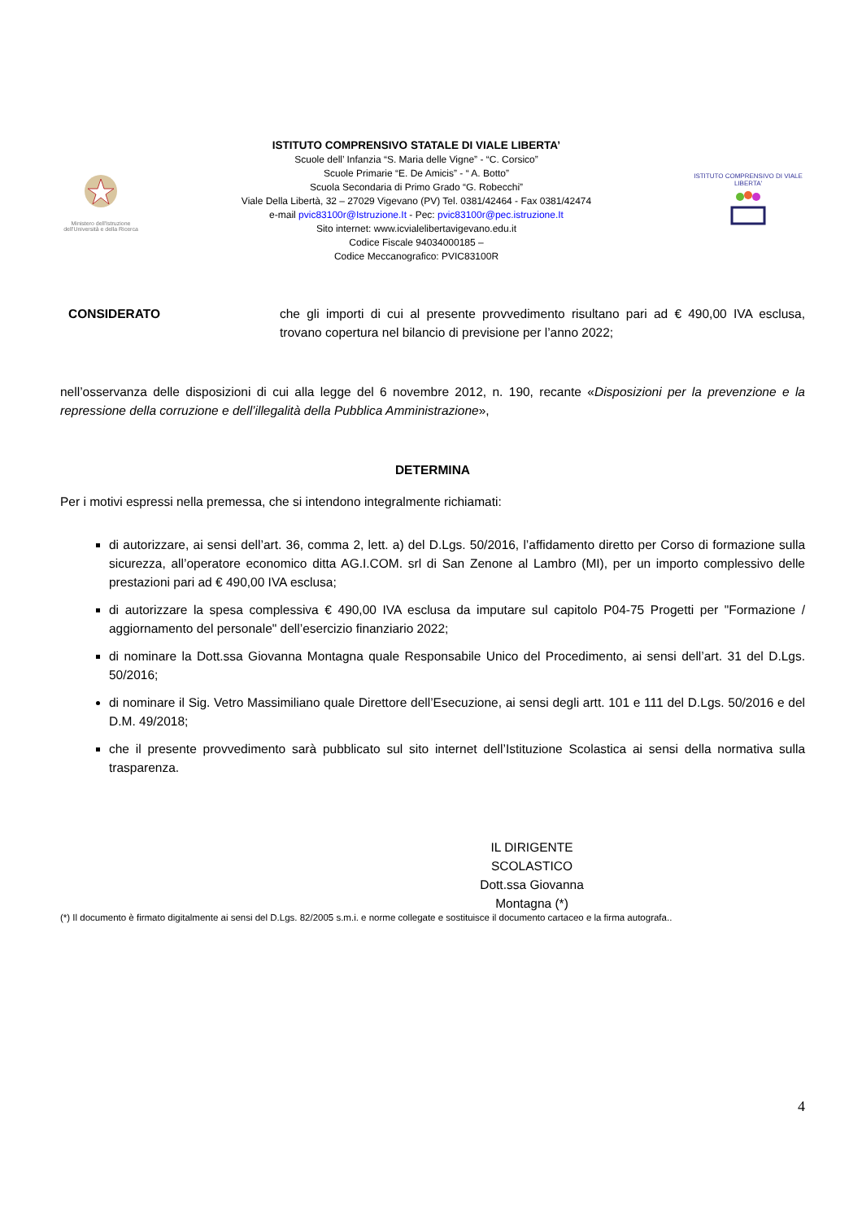Ministero dell'Istruzione dell'Università e della Ricerca
ISTITUTO COMPRENSIVO STATALE DI VIALE LIBERTA’
Scuole dell’ Infanzia “S. Maria delle Vigne” - “C. Corsico”
Scuole Primarie “E. De Amicis” - “ A. Botto”
Scuola Secondaria di Primo Grado “G. Robecchi”
Viale Della Libertà, 32 – 27029 Vigevano (PV) Tel. 0381/42464 - Fax 0381/42474
e-mail pvic83100r@Istruzione.It - Pec: pvic83100r@pec.istruzione.It
Sito internet: www.icvialelibertavigevano.edu.it
Codice Fiscale 94034000185 –
Codice Meccanografico: PVIC83100R
ISTITUTO COMPRENSIVO DI VIALE LIBERTA'
CONSIDERATO che gli importi di cui al presente provvedimento risultano pari ad € 490,00 IVA esclusa, trovano copertura nel bilancio di previsione per l’anno 2022;
nell’osservanza delle disposizioni di cui alla legge del 6 novembre 2012, n. 190, recante «Disposizioni per la prevenzione e la repressione della corruzione e dell’illegalità della Pubblica Amministrazione»,
DETERMINA
Per i motivi espressi nella premessa, che si intendono integralmente richiamati:
di autorizzare, ai sensi dell’art. 36, comma 2, lett. a) del D.Lgs. 50/2016, l’affidamento diretto per Corso di formazione sulla sicurezza, all’operatore economico ditta AG.I.COM. srl di San Zenone al Lambro (MI), per un importo complessivo delle prestazioni pari ad € 490,00 IVA esclusa;
di autorizzare la spesa complessiva € 490,00 IVA esclusa da imputare sul capitolo P04-75 Progetti per "Formazione / aggiornamento del personale" dell’esercizio finanziario 2022;
di nominare la Dott.ssa Giovanna Montagna quale Responsabile Unico del Procedimento, ai sensi dell’art. 31 del D.Lgs. 50/2016;
di nominare il Sig. Vetro Massimiliano quale Direttore dell’Esecuzione, ai sensi degli artt. 101 e 111 del D.Lgs. 50/2016 e del D.M. 49/2018;
che il presente provvedimento sarà pubblicato sul sito internet dell’Istituzione Scolastica ai sensi della normativa sulla trasparenza.
IL DIRIGENTE SCOLASTICO
Dott.ssa Giovanna Montagna (*)
(*) Il documento è firmato digitalmente ai sensi del D.Lgs. 82/2005 s.m.i. e norme collegate e sostituisce il documento cartaceo e la firma autografa..
4